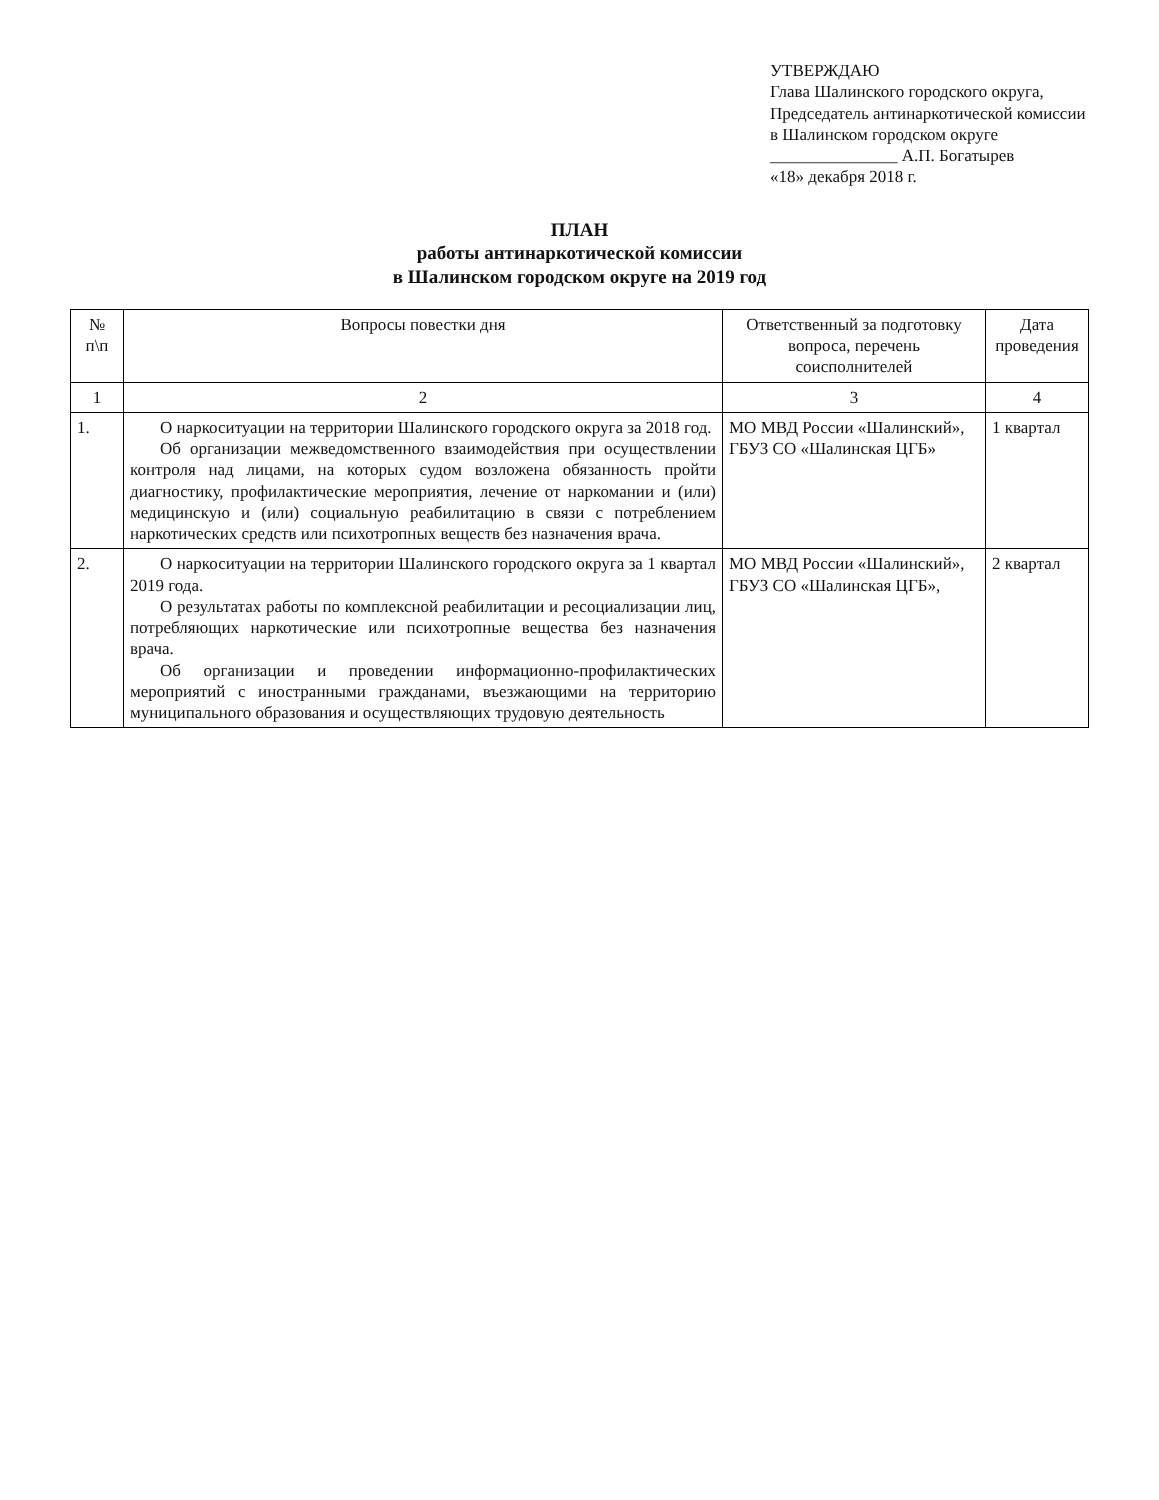УТВЕРЖДАЮ
Глава Шалинского городского округа,
Председатель антинаркотической комиссии
в Шалинском городском округе
_______________ А.П. Богатырев
«18» декабря 2018 г.
ПЛАН
работы антинаркотической комиссии
в Шалинском городском округе на 2019 год
| № п\п | Вопросы повестки дня | Ответственный за подготовку вопроса, перечень соисполнителей | Дата проведения |
| --- | --- | --- | --- |
| 1 | 2 | 3 | 4 |
| 1. | О наркоситуации на территории Шалинского городского округа за 2018 год. Об организации межведомственного взаимодействия при осуществлении контроля над лицами, на которых судом возложена обязанность пройти диагностику, профилактические мероприятия, лечение от наркомании и (или) медицинскую и (или) социальную реабилитацию в связи с потреблением наркотических средств или психотропных веществ без назначения врача. | МО МВД России «Шалинский», ГБУЗ СО «Шалинская ЦГБ» | 1 квартал |
| 2. | О наркоситуации на территории Шалинского городского округа за 1 квартал 2019 года. О результатах работы по комплексной реабилитации и ресоциализации лиц, потребляющих наркотические или психотропные вещества без назначения врача. Об организации и проведении информационно-профилактических мероприятий с иностранными гражданами, въезжающими на территорию муниципального образования и осуществляющих трудовую деятельность | МО МВД России «Шалинский», ГБУЗ СО «Шалинская ЦГБ», | 2 квартал |